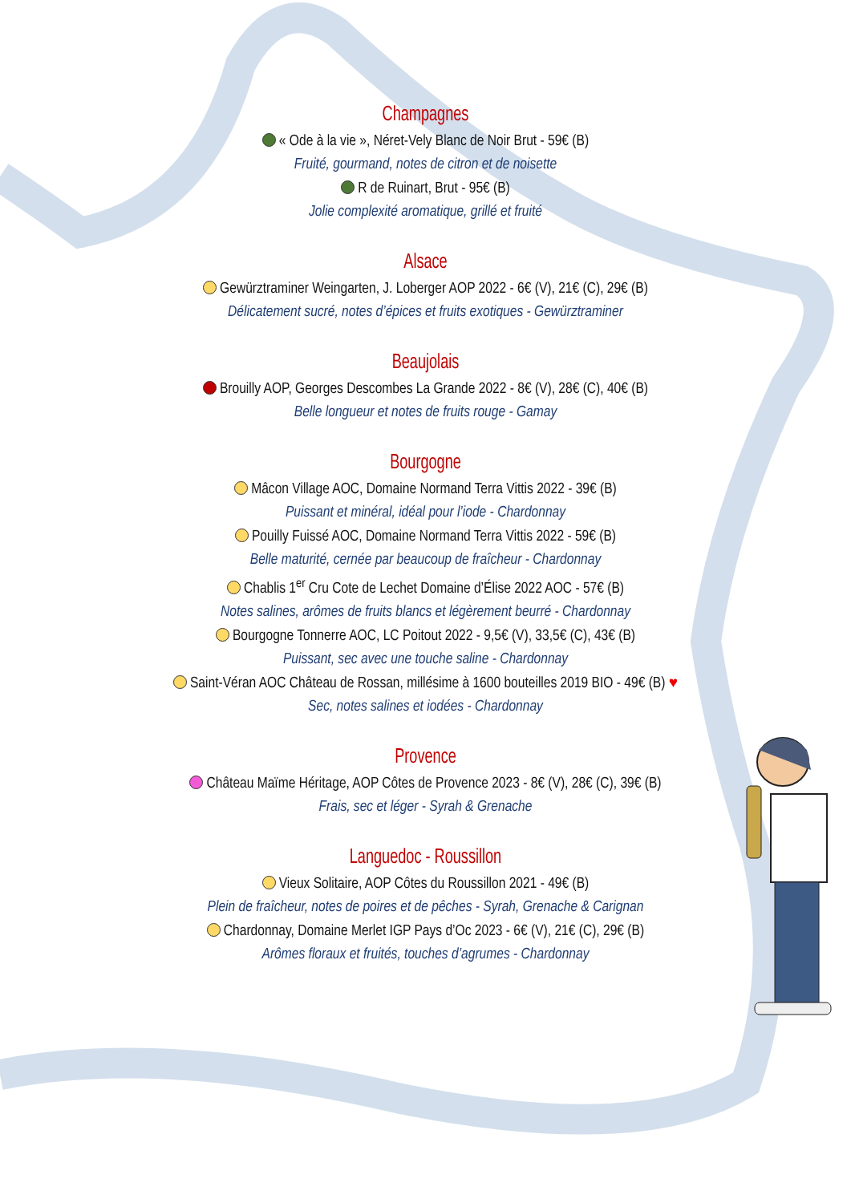Champagnes
« Ode à la vie », Néret-Vely Blanc de Noir Brut - 59€ (B)
Fruité, gourmand, notes de citron et de noisette
R de Ruinart, Brut - 95€ (B)
Jolie complexité aromatique, grillé et fruité
Alsace
Gewürztraminer Weingarten, J. Loberger AOP 2022 - 6€ (V), 21€ (C), 29€ (B)
Délicatement sucré, notes d’épices et fruits exotiques - Gewürztraminer
Beaujolais
Brouilly AOP, Georges Descombes La Grande 2022 - 8€ (V), 28€ (C), 40€ (B)
Belle longueur et notes de fruits rouge - Gamay
Bourgogne
Mâcon Village AOC, Domaine Normand Terra Vittis 2022 - 39€ (B)
Puissant et minéral, idéal pour l’iode - Chardonnay
Pouilly Fuissé AOC, Domaine Normand Terra Vittis 2022 - 59€ (B)
Belle maturité, cernée par beaucoup de fraîcheur - Chardonnay
Chablis 1<sup>er</sup> Cru Cote de Lechet Domaine d’Élise 2022 AOC - 57€ (B)
Notes salines, arômes de fruits blancs et légèrement beurré - Chardonnay
Bourgogne Tonnerre AOC, LC Poitout 2022 - 9,5€ (V), 33,5€ (C), 43€ (B)
Puissant, sec avec une touche saline - Chardonnay
Saint-Véran AOC Château de Rossan, millésime à 1600 bouteilles 2019 BIO - 49€ (B) ♥
Sec, notes salines et iodées - Chardonnay
Provence
Château Maïme Héritage, AOP Côtes de Provence 2023 - 8€ (V), 28€ (C), 39€ (B)
Frais, sec et léger - Syrah & Grenache
Languedoc - Roussillon
Vieux Solitaire, AOP Côtes du Roussillon 2021 - 49€ (B)
Plein de fraîcheur, notes de poires et de pêches - Syrah, Grenache & Carignan
Chardonnay, Domaine Merlet IGP Pays d’Oc 2023 - 6€ (V), 21€ (C), 29€ (B)
Arômes floraux et fruités, touches d’agrumes - Chardonnay